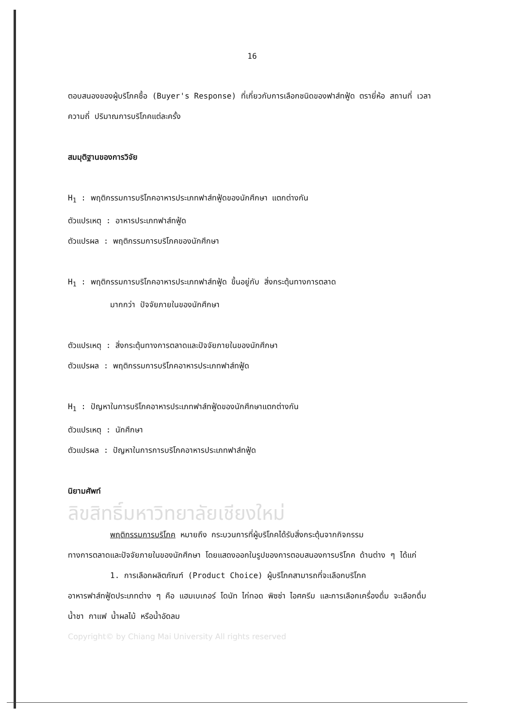16
ตอบสนองของผู้บริโภคซื้อ (Buyer's Response) ที่เกี่ยวกับการเลือกชนิดของฟาส์ทฟู้ด ตรายี่ห้อ สถานที่ เวลา ความถี่ ปริมาณการบริโภคแต่ละครั้ง
สมมุติฐานของการวิจัย
H<sub>1</sub> : พฤติกรรมการบริโภคอาหารประเภทฟาส์ทฟู้ดของนักศึกษา แตกต่างกัน
ตัวแปรเหตุ : อาหารประเภทฟาส์ทฟู้ด
ตัวแปรผล : พฤติกรรมการบริโภคของนักศึกษา
H<sub>1</sub> : พฤติกรรมการบริโภคอาหารประเภทฟาส์ทฟู้ด ขึ้นอยู่กับ สิ่งกระตุ้นทางการตลาด
มากกว่า ปัจจัยภายในของนักศึกษา
ตัวแปรเหตุ : สิ่งกระตุ้นทางการตลาดและปัจจัยภายในของนักศึกษา
ตัวแปรผล : พฤติกรรมการบริโภคอาหารประเภทฟาส์ทฟู้ด
H<sub>1</sub> : ปัญหาในการบริโภคอาหารประเภทฟาส์ทฟู้ดของนักศึกษาแตกต่างกัน
ตัวแปรเหตุ : นักศึกษา
ตัวแปรผล : ปัญหาในการการบริโภคอาหารประเภทฟาส์ทฟู้ด
นิยามศัพท์
ลิขสิทธิ์มหาวิทยาลัยเชียงใหม่
พฤติกรรมการบริโภค หมายถึง กระบวนการที่ผู้บริโภคได้รับสิ่งกระตุ้นจากกิจกรรม
ทางการตลาดและปัจจัยภายในของนักศึกษา โดยแสดงออกในรูปของการตอบสนองการบริโภค ด้านต่าง ๆ ได้แก่
1. การเลือกผลิตภัณฑ์ (Product Choice) ผู้บริโภคสามารถที่จะเลือกบริโภค
อาหารฟาส์ทฟู้ดประเภทต่าง ๆ คือ แฮมเบเกอร์ โดนัท ไก่ทอด พิซซ่า ไอศครีม และการเลือกเครื่องดื่ม จะเลือกดื่ม น้ำชา กาแฟ น้ำผลไม้ หรือน้ำอัดลม
Copyright© by Chiang Mai University All rights reserved